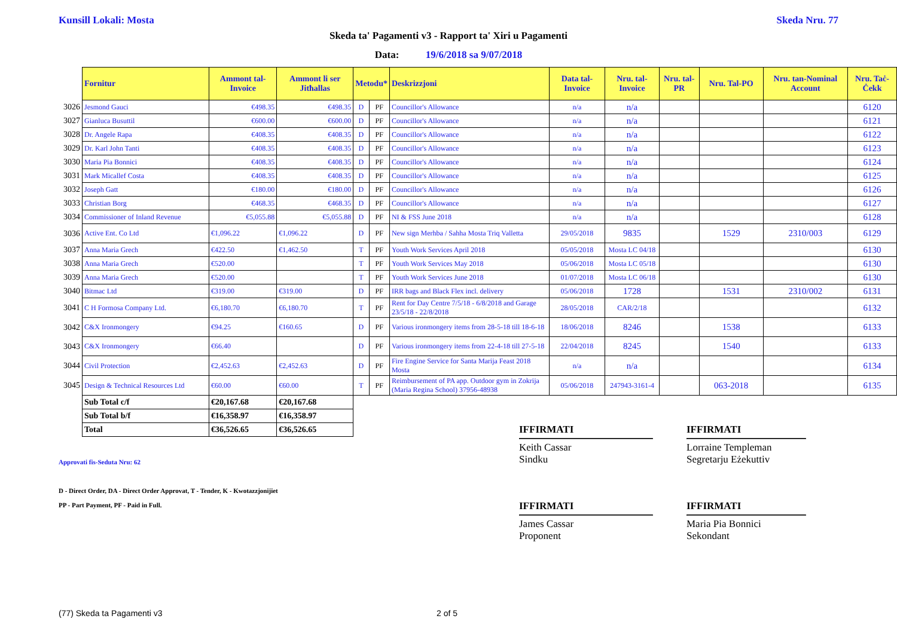Kunsill Lokali: Mosta Skeda Nru. 77
Skeda ta' Pagamenti v3 - Rapport ta' Xiri u Pagamenti
Data: 19/6/2018 sa 9/07/2018
| | Fornitur | Ammont tal-Invoice | Ammont li ser Jitħallas | Metodu* | | Deskrizzjoni | Data tal-Invoice | Nru. tal-Invoice | Nru. tal-PR | Nru. Tal-PO | Nru. tan-Nominal Account | Nru. Taċ-Ċekk |
| 3026 | Jesmond Gauci | €498.35 | €498.35 | D | PF | Councillor's Allowance | n/a | n/a | | | | 6120 |
| 3027 | Gianluca Busuttil | €600.00 | €600.00 | D | PF | Councillor's Allowance | n/a | n/a | | | | 6121 |
| 3028 | Dr. Angele Rapa | €408.35 | €408.35 | D | PF | Councillor's Allowance | n/a | n/a | | | | 6122 |
| 3029 | Dr. Karl John Tanti | €408.35 | €408.35 | D | PF | Councillor's Allowance | n/a | n/a | | | | 6123 |
| 3030 | Maria Pia Bonnici | €408.35 | €408.35 | D | PF | Councillor's Allowance | n/a | n/a | | | | 6124 |
| 3031 | Mark Micallef Costa | €408.35 | €408.35 | D | PF | Councillor's Allowance | n/a | n/a | | | | 6125 |
| 3032 | Joseph Gatt | €180.00 | €180.00 | D | PF | Councillor's Allowance | n/a | n/a | | | | 6126 |
| 3033 | Christian Borg | €468.35 | €468.35 | D | PF | Councillor's Allowance | n/a | n/a | | | | 6127 |
| 3034 | Commissioner of Inland Revenue | €5,055.88 | €5,055.88 | D | PF | NI & FSS June 2018 | n/a | n/a | | | | 6128 |
| 3036 | Active Ent. Co Ltd | €1,096.22 | €1,096.22 | D | PF | New sign Merhba / Sahha Mosta Triq Valletta | 29/05/2018 | 9835 | | 1529 | 2310/003 | 6129 |
| 3037 | Anna Maria Grech | €422.50 | €1,462.50 | T | PF | Youth Work Services April 2018 | 05/05/2018 | Mosta LC 04/18 | | | | 6130 |
| 3038 | Anna Maria Grech | €520.00 | | T | PF | Youth Work Services May 2018 | 05/06/2018 | Mosta LC 05/18 | | | | 6130 |
| 3039 | Anna Maria Grech | €520.00 | | T | PF | Youth Work Services June 2018 | 01/07/2018 | Mosta LC 06/18 | | | | 6130 |
| 3040 | Bitmac Ltd | €319.00 | €319.00 | D | PF | IRR bags and Black Flex incl. delivery | 05/06/2018 | 1728 | | 1531 | 2310/002 | 6131 |
| 3041 | C H Formosa Company Ltd. | €6,180.70 | €6,180.70 | T | PF | Rent for Day Centre 7/5/18 - 6/8/2018 and Garage 23/5/18 - 22/8/2018 | 28/05/2018 | CAR/2/18 | | | | 6132 |
| 3042 | C&X Ironmongery | €94.25 | €160.65 | D | PF | Various ironmongery items from 28-5-18 till 18-6-18 | 18/06/2018 | 8246 | | 1538 | | 6133 |
| 3043 | C&X Ironmongery | €66.40 | | D | PF | Various ironmongery items from 22-4-18 till 27-5-18 | 22/04/2018 | 8245 | | 1540 | | 6133 |
| 3044 | Civil Protection | €2,452.63 | €2,452.63 | D | PF | Fire Engine Service for Santa Marija Feast 2018 Mosta | n/a | n/a | | | | 6134 |
| 3045 | Design & Technical Resources Ltd | €60.00 | €60.00 | T | PF | Reimbursement of PA app. Outdoor gym in Zokrija (Maria Regina School) 37956-48938 | 05/06/2018 | 247943-3161-4 | | 063-2018 | | 6135 |
| | Sub Total c/f | €20,167.68 | €20,167.68 | | | | | | | | | |
| | Sub Total b/f | €16,358.97 | €16,358.97 | | | | | | | | | |
| | Total | €36,526.65 | €36,526.65 | | | | | | | | | |
IFFIRMATI
Keith Cassar
Sindku
IFFIRMATI
Lorraine Templeman
Segretarju Eżekuttiv
Approvati fis-Seduta Nru: 62
D - Direct Order, DA - Direct Order Approvat, T - Tender, K - Kwotazzjonijiet
PP - Part Payment, PF - Paid in Full.
IFFIRMATI
James Cassar
Proponent
IFFIRMATI
Maria Pia Bonnici
Sekondant
(77) Skeda ta Pagamenti v3 2 of 5